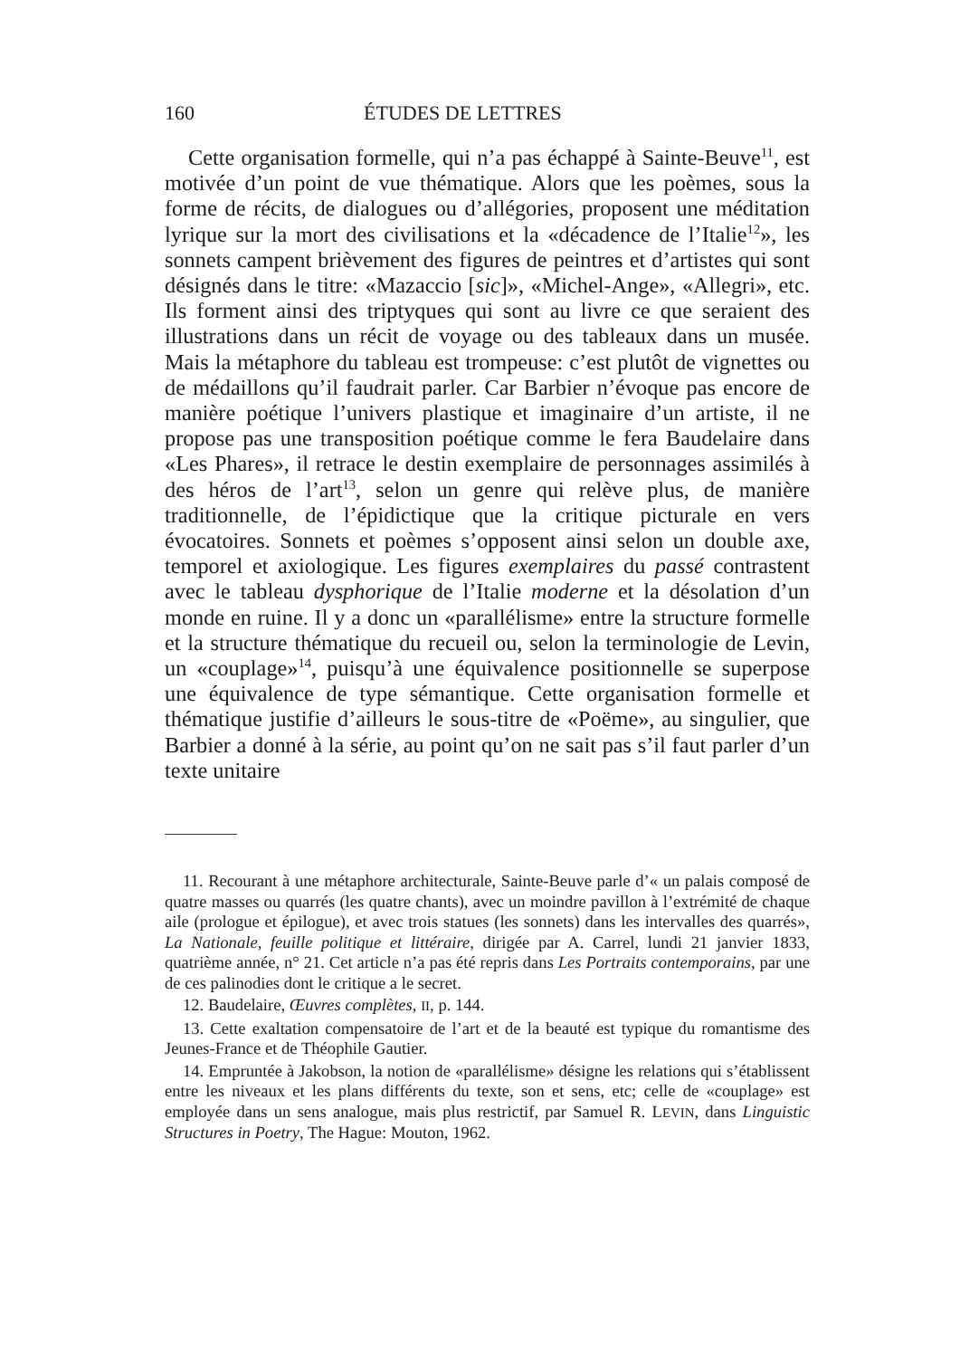160 ÉTUDES DE LETTRES
Cette organisation formelle, qui n’a pas échappé à Sainte-Beuve<sup>11</sup>, est motivée d’un point de vue thématique. Alors que les poèmes, sous la forme de récits, de dialogues ou d’allégories, proposent une méditation lyrique sur la mort des civilisations et la «décadence de l’Italie<sup>12</sup>», les sonnets campent brièvement des figures de peintres et d’artistes qui sont désignés dans le titre: «Mazaccio [sic]», «Michel-Ange», «Allegri», etc. Ils forment ainsi des triptyques qui sont au livre ce que seraient des illustrations dans un récit de voyage ou des tableaux dans un musée. Mais la métaphore du tableau est trompeuse: c’est plutôt de vignettes ou de médaillons qu’il faudrait parler. Car Barbier n’évoque pas encore de manière poétique l’univers plastique et imaginaire d’un artiste, il ne propose pas une transposition poétique comme le fera Baudelaire dans «Les Phares», il retrace le destin exemplaire de personnages assimilés à des héros de l’art<sup>13</sup>, selon un genre qui relève plus, de manière traditionnelle, de l’épidictique que la critique picturale en vers évocatoires. Sonnets et poèmes s’opposent ainsi selon un double axe, temporel et axiologique. Les figures exemplaires du passé contrastent avec le tableau dysphorique de l’Italie moderne et la désolation d’un monde en ruine. Il y a donc un «parallélisme» entre la structure formelle et la structure thématique du recueil ou, selon la terminologie de Levin, un «couplage»<sup>14</sup>, puisqu’à une équivalence positionnelle se superpose une équivalence de type sémantique. Cette organisation formelle et thématique justifie d’ailleurs le sous-titre de «Poëme», au singulier, que Barbier a donné à la série, au point qu’on ne sait pas s’il faut parler d’un texte unitaire
11. Recourant à une métaphore architecturale, Sainte-Beuve parle d’« un palais composé de quatre masses ou quarrés (les quatre chants), avec un moindre pavillon à l’extrémité de chaque aile (prologue et épilogue), et avec trois statues (les sonnets) dans les intervalles des quarrés», La Nationale, feuille politique et littéraire, dirigée par A. Carrel, lundi 21 janvier 1833, quatrième année, n° 21. Cet article n’a pas été repris dans Les Portraits contemporains, par une de ces palinodies dont le critique a le secret.
12. Baudelaire, Œuvres complètes, II, p. 144.
13. Cette exaltation compensatoire de l’art et de la beauté est typique du romantisme des Jeunes-France et de Théophile Gautier.
14. Empruntée à Jakobson, la notion de «parallélisme» désigne les relations qui s’établissent entre les niveaux et les plans différents du texte, son et sens, etc; celle de «couplage» est employée dans un sens analogue, mais plus restrictif, par Samuel R. LEVIN, dans Linguistic Structures in Poetry, The Hague: Mouton, 1962.